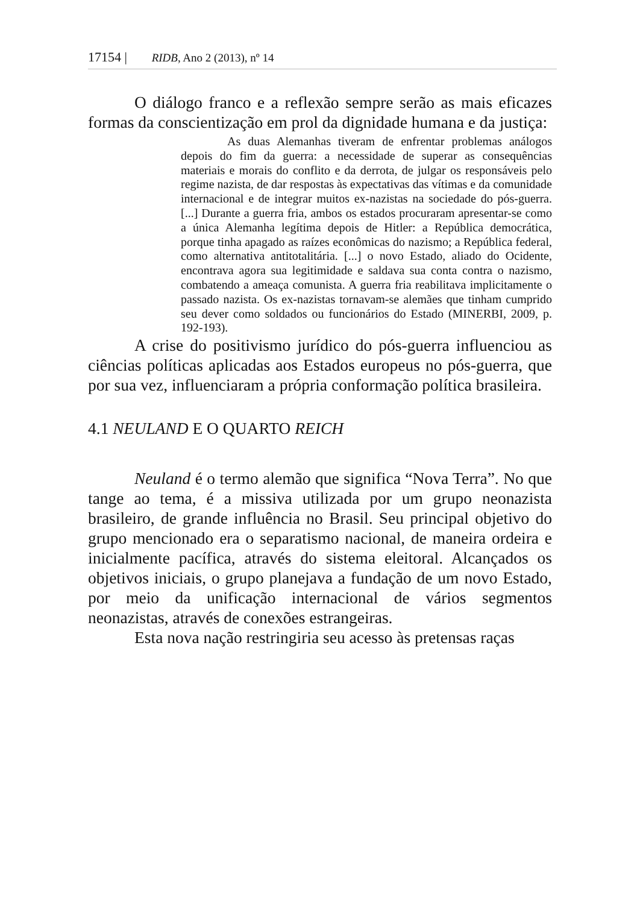17154 | RIDB, Ano 2 (2013), nº 14
O diálogo franco e a reflexão sempre serão as mais eficazes formas da conscientização em prol da dignidade humana e da justiça:
As duas Alemanhas tiveram de enfrentar problemas análogos depois do fim da guerra: a necessidade de superar as consequências materiais e morais do conflito e da derrota, de julgar os responsáveis pelo regime nazista, de dar respostas às expectativas das vítimas e da comunidade internacional e de integrar muitos ex-nazistas na sociedade do pós-guerra. [...] Durante a guerra fria, ambos os estados procuraram apresentar-se como a única Alemanha legítima depois de Hitler: a República democrática, porque tinha apagado as raízes econômicas do nazismo; a República federal, como alternativa antitotalitária. [...] o novo Estado, aliado do Ocidente, encontrava agora sua legitimidade e saldava sua conta contra o nazismo, combatendo a ameaça comunista. A guerra fria reabilitava implicitamente o passado nazista. Os ex-nazistas tornavam-se alemães que tinham cumprido seu dever como soldados ou funcionários do Estado (MINERBI, 2009, p. 192-193).
A crise do positivismo jurídico do pós-guerra influenciou as ciências políticas aplicadas aos Estados europeus no pós-guerra, que por sua vez, influenciaram a própria conformação política brasileira.
4.1 NEULAND E O QUARTO REICH
Neuland é o termo alemão que significa “Nova Terra”. No que tange ao tema, é a missiva utilizada por um grupo neonazista brasileiro, de grande influência no Brasil. Seu principal objetivo do grupo mencionado era o separatismo nacional, de maneira ordeira e inicialmente pacífica, através do sistema eleitoral. Alcançados os objetivos iniciais, o grupo planejava a fundação de um novo Estado, por meio da unificação internacional de vários segmentos neonazistas, através de conexões estrangeiras.
Esta nova nação restringiria seu acesso às pretensas raças